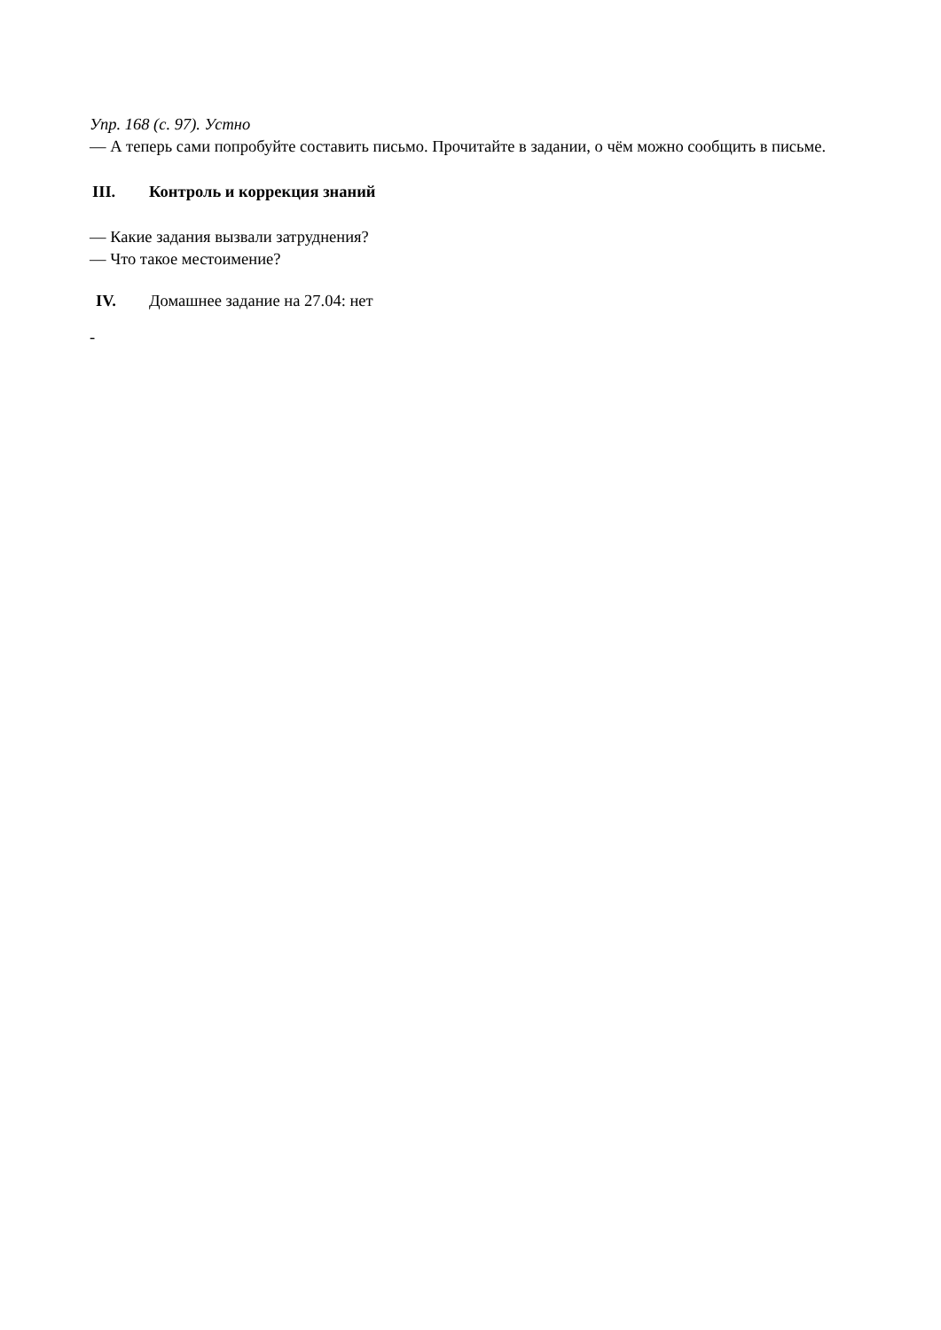Упр. 168 (с. 97). Устно
— А теперь сами попробуйте составить письмо. Прочитайте в задании, о чём можно сообщить в письме.
III. Контроль и коррекция знаний
— Какие задания вызвали затруднения?
— Что такое местоимение?
IV. Домашнее задание на 27.04: нет
-